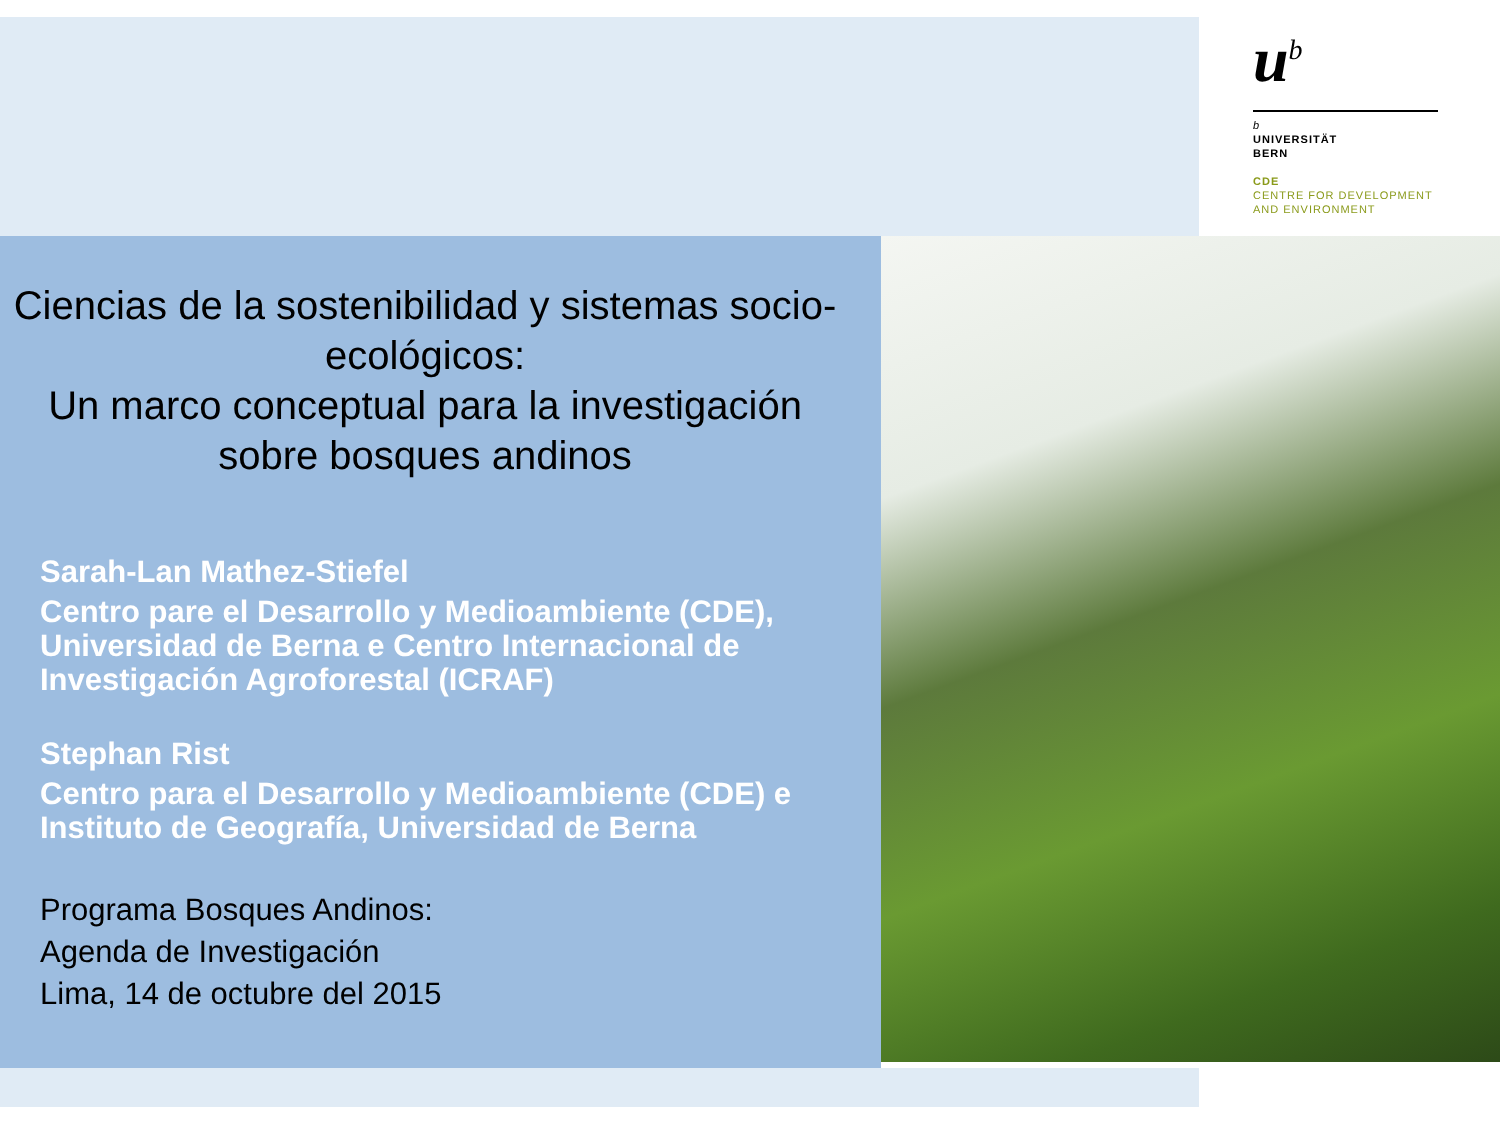u<sup>b</sup>
b
UNIVERSITÄT
BERN
CDE
CENTRE FOR DEVELOPMENT
AND ENVIRONMENT
Ciencias de la sostenibilidad y sistemas socio-ecológicos:
Un marco conceptual para la investigación sobre bosques andinos
Sarah-Lan Mathez-Stiefel
Centro pare el Desarrollo y Medioambiente (CDE), Universidad de Berna e Centro Internacional de Investigación Agroforestal (ICRAF)
Stephan Rist
Centro para el Desarrollo y Medioambiente (CDE) e Instituto de Geografía, Universidad de Berna
Programa Bosques Andinos:
Agenda de Investigación
Lima, 14 de octubre del 2015